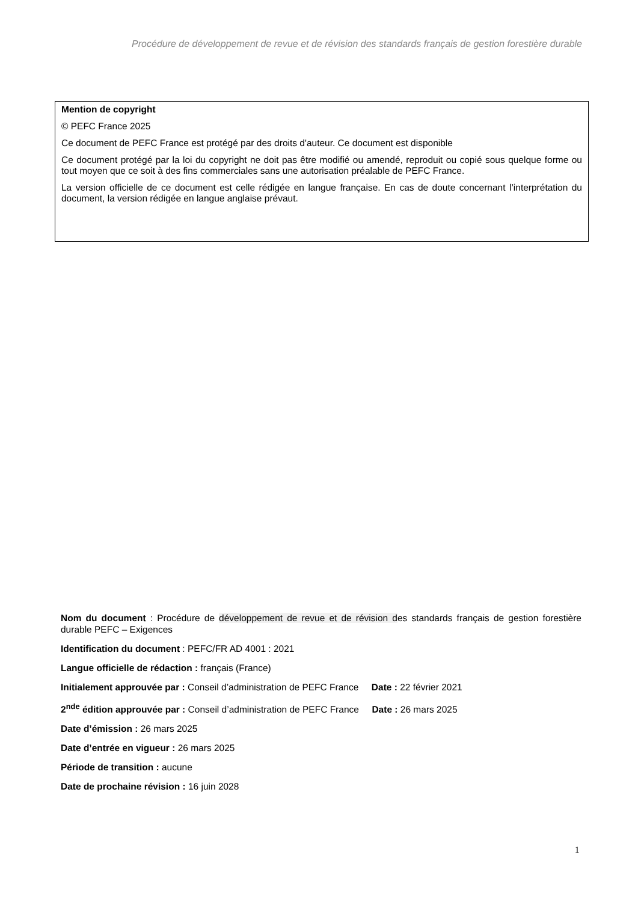Procédure de développement de revue et de révision des standards français de gestion forestière durable
Mention de copyright
© PEFC France 2025
Ce document de PEFC France est protégé par des droits d'auteur. Ce document est disponible
Ce document protégé par la loi du copyright ne doit pas être modifié ou amendé, reproduit ou copié sous quelque forme ou tout moyen que ce soit à des fins commerciales sans une autorisation préalable de PEFC France.
La version officielle de ce document est celle rédigée en langue française. En cas de doute concernant l’interprétation du document, la version rédigée en langue anglaise prévaut.
Nom du document : Procédure de développement de revue et de révision des standards français de gestion forestière durable PEFC – Exigences
Identification du document : PEFC/FR AD 4001 : 2021
Langue officielle de rédaction : français (France)
Initialement approuvée par : Conseil d’administration de PEFC France Date : 22 février 2021
2<sup>nde</sup> édition approuvée par : Conseil d’administration de PEFC France Date : 26 mars 2025
Date d’émission : 26 mars 2025
Date d’entrée en vigueur : 26 mars 2025
Période de transition : aucune
Date de prochaine révision : 16 juin 2028
1